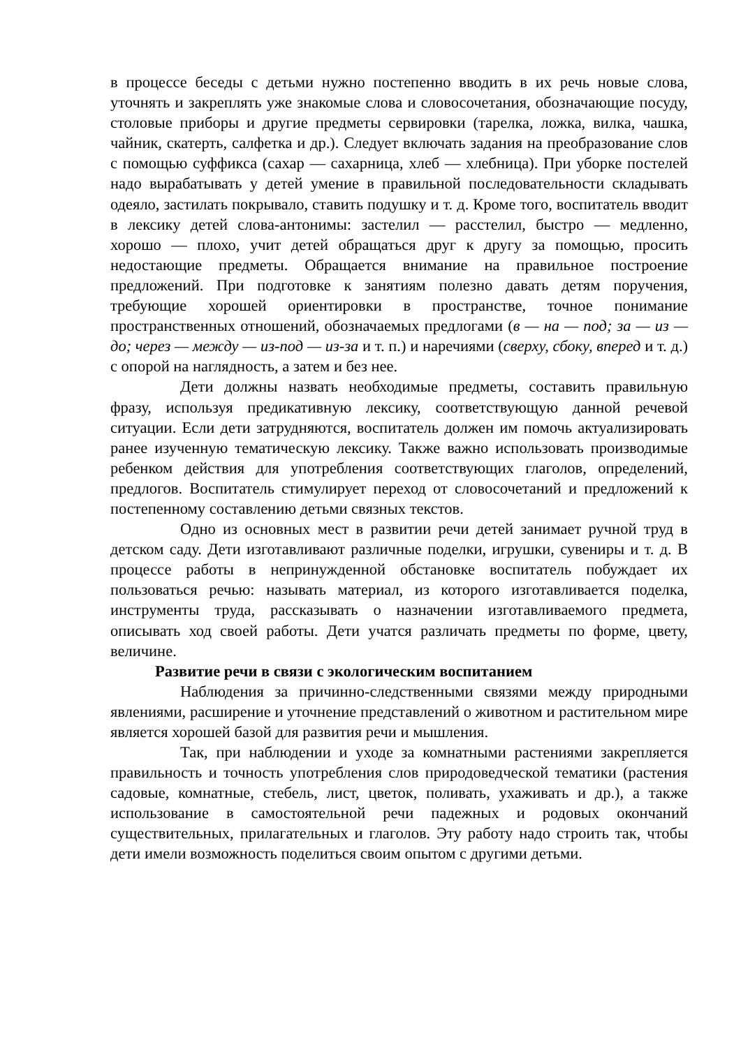в процессе беседы с детьми нужно постепенно вводить в их речь новые слова, уточнять и закреплять уже знакомые слова и словосочетания, обозначающие посуду, столовые приборы и другие предметы сервировки (тарелка, ложка, вилка, чашка, чайник, скатерть, салфетка и др.). Следует включать задания на преобразование слов с помощью суффикса (сахар — сахарница, хлеб — хлебница). При уборке постелей надо вырабатывать у детей умение в правильной последовательности складывать одеяло, застилать покрывало, ставить подушку и т. д. Кроме того, воспитатель вводит в лексику детей слова-антонимы: застелил — расстелил, быстро — медленно, хорошо — плохо, учит детей обращаться друг к другу за помощью, просить недостающие предметы. Обращается внимание на правильное построение предложений. При подготовке к занятиям полезно давать детям поручения, требующие хорошей ориентировки в пространстве, точное понимание пространственных отношений, обозначаемых предлогами (в — на — под; за — из — до; через — между — из-под — из-за и т. п.) и наречиями (сверху, сбоку, вперед и т. д.) с опорой на наглядность, а затем и без нее.
Дети должны назвать необходимые предметы, составить правильную фразу, используя предикативную лексику, соответствующую данной речевой ситуации. Если дети затрудняются, воспитатель должен им помочь актуализировать ранее изученную тематическую лексику. Также важно использовать производимые ребенком действия для употребления соответствующих глаголов, определений, предлогов. Воспитатель стимулирует переход от словосочетаний и предложений к постепенному составлению детьми связных текстов.
Одно из основных мест в развитии речи детей занимает ручной труд в детском саду. Дети изготавливают различные поделки, игрушки, сувениры и т. д. В процессе работы в непринужденной обстановке воспитатель побуждает их пользоваться речью: называть материал, из которого изготавливается поделка, инструменты труда, рассказывать о назначении изготавливаемого предмета, описывать ход своей работы. Дети учатся различать предметы по форме, цвету, величине.
Развитие речи в связи с экологическим воспитанием
Наблюдения за причинно-следственными связями между природными явлениями, расширение и уточнение представлений о животном и растительном мире является хорошей базой для развития речи и мышления.
Так, при наблюдении и уходе за комнатными растениями закрепляется правильность и точность употребления слов природоведческой тематики (растения садовые, комнатные, стебель, лист, цветок, поливать, ухаживать и др.), а также использование в самостоятельной речи падежных и родовых окончаний существительных, прилагательных и глаголов. Эту работу надо строить так, чтобы дети имели возможность поделиться своим опытом с другими детьми.